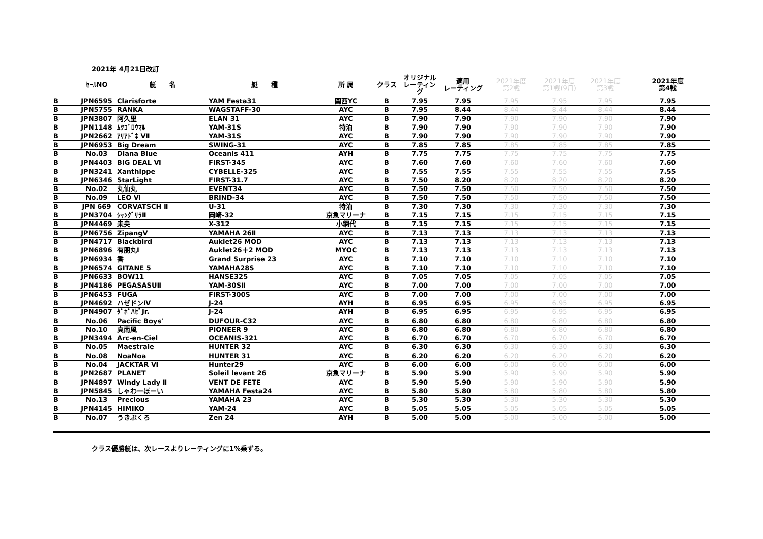2021年 4月21日改訂
| | ｾｰﾙNO | 艇 名 | 艇 種 | 所 属 | クラス | オリジナル レーティング | 適用 レーティング | 2021年度 第2戦 | 2021年度 第1戦(9月) | 2021年度 第3戦 | 2021年度 第4戦 |
| --- | --- | --- | --- | --- | --- | --- | --- | --- | --- | --- | --- |
| B | JPN6595 | Clarisforte | YAM Festa31 | 関西YC | B | 7.95 | 7.95 | 7.95 | 7.95 | 7.95 | 7.95 |
| B | JPN5755 | RANKA | WAGSTAFF-30 | AYC | B | 7.95 | 8.44 | 8.44 | 8.44 | 8.44 | 8.44 |
| B | JPN3807 | 阿久里 | ELAN 31 | AYC | B | 7.90 | 7.90 | 7.90 | 7.90 | 7.90 | 7.90 |
| B | JPN1148 | ﾑﾂｺﾞﾛｳﾏﾙ | YAM-31S | 特泊 | B | 7.90 | 7.90 | 7.90 | 7.90 | 7.90 | 7.90 |
| B | JPN2662 | ｱﾘｱﾄﾞﾈ Ⅶ | YAM-31S | AYC | B | 7.90 | 7.90 | 7.90 | 7.90 | 7.90 | 7.90 |
| B | JPN6953 | Big Dream | SWING-31 | AYC | B | 7.85 | 7.85 | 7.85 | 7.85 | 7.85 | 7.85 |
| B | No.03 | Diana Blue | Oceanis 411 | AYH | B | 7.75 | 7.75 | 7.75 | 7.75 | 7.75 | 7.75 |
| B | JPN4403 | BIG DEAL Ⅵ | FIRST-345 | AYC | B | 7.60 | 7.60 | 7.60 | 7.60 | 7.60 | 7.60 |
| B | JPN3241 | Xanthippe | CYBELLE-325 | AYC | B | 7.55 | 7.55 | 7.55 | 7.55 | 7.55 | 7.55 |
| B | JPN6346 | StarLight | FIRST-31.7 | AYC | B | 7.50 | 8.20 | 8.20 | 8.20 | 8.20 | 8.20 |
| B | No.02 | 丸仙丸 | EVENT34 | AYC | B | 7.50 | 7.50 | 7.50 | 7.50 | 7.50 | 7.50 |
| B | No.09 | LEO Ⅵ | BRIND-34 | AYC | B | 7.50 | 7.50 | 7.50 | 7.50 | 7.50 | 7.50 |
| B | JPN 669 | CORVATSCH Ⅱ | U-31 | 特泊 | B | 7.30 | 7.30 | 7.30 | 7.30 | 7.30 | 7.30 |
| B | JPN3704 | ｼｬﾝｸﾞﾘﾗⅡ | 岡崎-32 | 京急マリーナ | B | 7.15 | 7.15 | 7.15 | 7.15 | 7.15 | 7.15 |
| B | JPN4469 | 未央 | X-312 | 小網代 | B | 7.15 | 7.15 | 7.15 | 7.15 | 7.15 | 7.15 |
| B | JPN6756 | ZipangV | YAMAHA 26Ⅱ | AYC | B | 7.13 | 7.13 | 7.13 | 7.13 | 7.13 | 7.13 |
| B | JPN4717 | Blackbird | Auklet26 MOD | AYC | B | 7.13 | 7.13 | 7.13 | 7.13 | 7.13 | 7.13 |
| B | JPN6896 | 有朋丸Ⅰ | Auklet26＋2 MOD | MYOC | B | 7.13 | 7.13 | 7.13 | 7.13 | 7.13 | 7.13 |
| B | JPN6934 | 香 | Grand Surprise 23 | AYC | B | 7.10 | 7.10 | 7.10 | 7.10 | 7.10 | 7.10 |
| B | JPN6574 | GITANE 5 | YAMAHA28S | AYC | B | 7.10 | 7.10 | 7.10 | 7.10 | 7.10 | 7.10 |
| B | JPN6633 | BOW11 | HANSE325 | AYC | B | 7.05 | 7.05 | 7.05 | 7.05 | 7.05 | 7.05 |
| B | JPN4186 | PEGASASUⅡ | YAM-30SⅡ | AYC | B | 7.00 | 7.00 | 7.00 | 7.00 | 7.00 | 7.00 |
| B | JPN6453 | FUGA | FIRST-300S | AYC | B | 7.00 | 7.00 | 7.00 | 7.00 | 7.00 | 7.00 |
| B | JPN4692 | ハゼドンⅣ | J-24 | AYH | B | 6.95 | 6.95 | 6.95 | 6.95 | 6.95 | 6.95 |
| B | JPN4907 | ﾀﾞﾎﾞﾊｾﾞJr. | J-24 | AYH | B | 6.95 | 6.95 | 6.95 | 6.95 | 6.95 | 6.95 |
| B | No.06 | Pacific Boys' | DUFOUR-C32 | AYC | B | 6.80 | 6.80 | 6.80 | 6.80 | 6.80 | 6.80 |
| B | No.10 | 真南風 | PIONEER 9 | AYC | B | 6.80 | 6.80 | 6.80 | 6.80 | 6.80 | 6.80 |
| B | JPN3494 | Arc-en-Ciel | OCEANIS-321 | AYC | B | 6.70 | 6.70 | 6.70 | 6.70 | 6.70 | 6.70 |
| B | No.05 | Maestrale | HUNTER 32 | AYC | B | 6.30 | 6.30 | 6.30 | 6.30 | 6.30 | 6.30 |
| B | No.08 | NoaNoa | HUNTER 31 | AYC | B | 6.20 | 6.20 | 6.20 | 6.20 | 6.20 | 6.20 |
| B | No.04 | JACKTAR Ⅵ | Hunter29 | AYC | B | 6.00 | 6.00 | 6.00 | 6.00 | 6.00 | 6.00 |
| B | JPN2687 | PLANET | Soleil levant 26 | 京急マリーナ | B | 5.90 | 5.90 | 5.90 | 5.90 | 5.90 | 5.90 |
| B | JPN4897 | Windy Lady Ⅱ | VENT DE FETE | AYC | B | 5.90 | 5.90 | 5.90 | 5.90 | 5.90 | 5.90 |
| B | JPN5845 | しゃわーぽーい | YAMAHA Festa24 | AYC | B | 5.80 | 5.80 | 5.80 | 5.80 | 5.80 | 5.80 |
| B | No.13 | Precious | YAMAHA 23 | AYC | B | 5.30 | 5.30 | 5.30 | 5.30 | 5.30 | 5.30 |
| B | JPN4145 | HIMIKO | YAM-24 | AYC | B | 5.05 | 5.05 | 5.05 | 5.05 | 5.05 | 5.05 |
| B | No.07 | うきぶくろ | Zen 24 | AYH | B | 5.00 | 5.00 | 5.00 | 5.00 | 5.00 | 5.00 |
クラス優勝艇は、次レースよりレーティングに1%乗ずる。